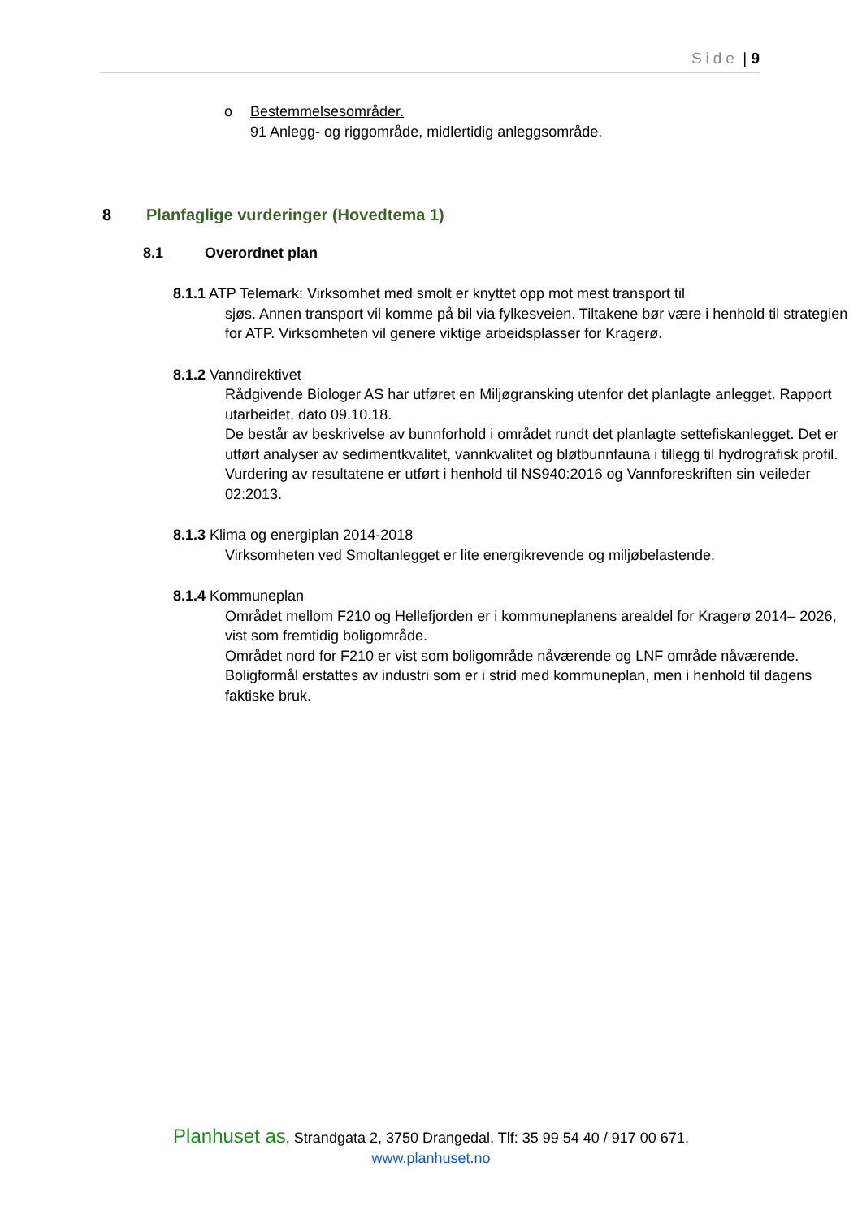Side | 9
o Bestemmelsesområder.
91 Anlegg- og riggområde, midlertidig anleggsområde.
8 Planfaglige vurderinger (Hovedtema 1)
8.1 Overordnet plan
8.1.1 ATP Telemark: Virksomhet med smolt er knyttet opp mot mest transport til
sjøs. Annen transport vil komme på bil via fylkesveien. Tiltakene bør være i henhold til strategien for ATP. Virksomheten vil genere viktige arbeidsplasser for Kragerø.
8.1.2 Vanndirektivet
Rådgivende Biologer AS har utføret en Miljøgransking utenfor det planlagte anlegget. Rapport utarbeidet, dato 09.10.18.
De består av beskrivelse av bunnforhold i området rundt det planlagte settefiskanlegget. Det er utført analyser av sedimentkvalitet, vannkvalitet og bløtbunnfauna i tillegg til hydrografisk profil.
Vurdering av resultatene er utført i henhold til NS940:2016 og Vannforeskriften sin veileder 02:2013.
8.1.3 Klima og energiplan 2014-2018
Virksomheten ved Smoltanlegget er lite energikrevende og miljøbelastende.
8.1.4 Kommuneplan
Området mellom F210 og Hellefjorden er i kommuneplanens arealdel for Kragerø 2014– 2026, vist som fremtidig boligområde.
Området nord for F210 er vist som boligområde nåværende og LNF område nåværende.
Boligformål erstattes av industri som er i strid med kommuneplan, men i henhold til dagens faktiske bruk.
Planhuset as, Strandgata 2, 3750 Drangedal, Tlf: 35 99 54 40 / 917 00 671,
www.planhuset.no